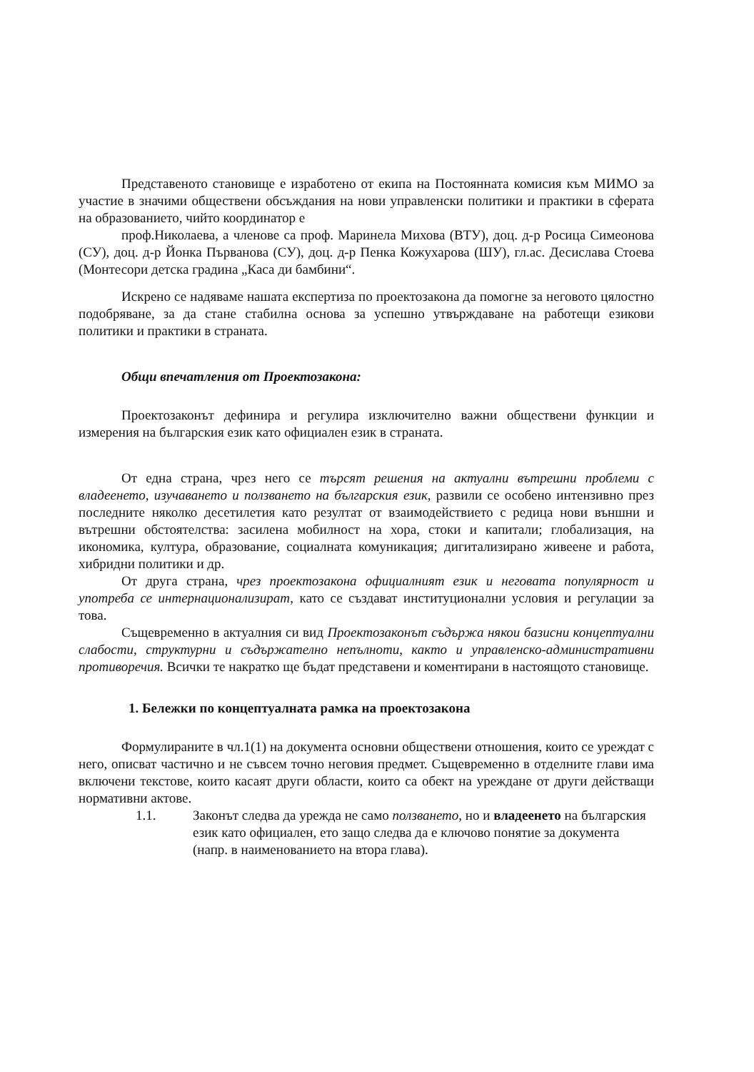Представеното становище е изработено от екипа на Постоянната комисия към МИМО за участие в значими обществени обсъждания на нови управленски политики и практики в сферата на образованието, чийто координатор е
проф.Николаева, а членове са проф. Маринела Михова (ВТУ), доц. д-р Росица Симеонова (СУ), доц. д-р Йонка Първанова (СУ), доц. д-р Пенка Кожухарова (ШУ), гл.ас. Десислава Стоева (Монтесори детска градина „Каса ди бамбини“.
Искрено се надяваме нашата експертиза по проектозакона да помогне за неговото цялостно подобряване, за да стане стабилна основа за успешно утвърждаване на работещи езикови политики и практики в страната.
Общи впечатления от Проектозакона:
Проектозаконът дефинира и регулира изключително важни обществени функции и измерения на българския език като официален език в страната.
От една страна, чрез него се търсят решения на актуални вътрешни проблеми с владеенето, изучаването и ползването на българския език, развили се особено интензивно през последните няколко десетилетия като резултат от взаимодействието с редица нови външни и вътрешни обстоятелства: засилена мобилност на хора, стоки и капитали; глобализация, на икономика, култура, образование, социалната комуникация; дигитализирано живеене и работа, хибридни политики и др.
От друга страна, чрез проектозакона официалният език и неговата популярност и употреба се интернационализират, като се създават институционални условия и регулации за това.
Същевременно в актуалния си вид Проектозаконът съдържа някои базисни концептуални слабости, структурни и съдържателно непълноти, както и управленско-административни противоречия. Всички те накратко ще бъдат представени и коментирани в настоящото становище.
1. Бележки по концептуалната рамка на проектозакона
Формулираните в чл.1(1) на документа основни обществени отношения, които се уреждат с него, описват частично и не съвсем точно неговия предмет. Същевременно в отделните глави има включени текстове, които касаят други области, които са обект на уреждане от други действащи нормативни актове.
1.1. Законът следва да урежда не само ползването, но и владеенето на българския език като официален, ето защо следва да е ключово понятие за документа (напр. в наименованието на втора глава).